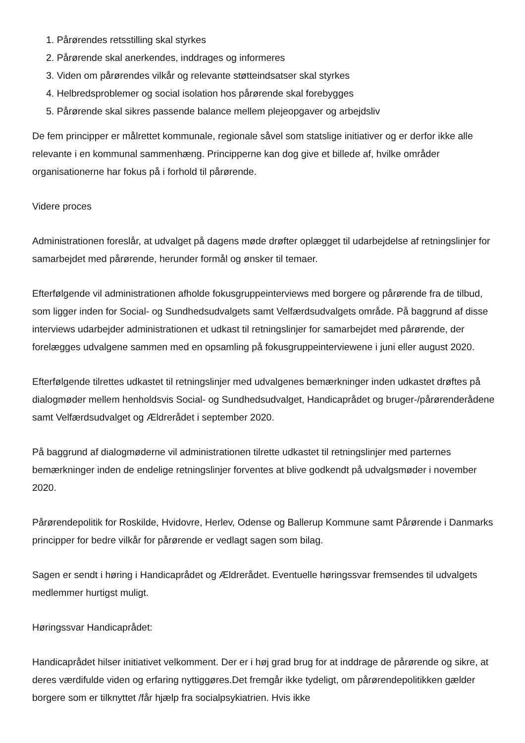1. Pårørendes retsstilling skal styrkes
2. Pårørende skal anerkendes, inddrages og informeres
3. Viden om pårørendes vilkår og relevante støtteindsatser skal styrkes
4. Helbredsproblemer og social isolation hos pårørende skal forebygges
5. Pårørende skal sikres passende balance mellem plejeopgaver og arbejdsliv
De fem principper er målrettet kommunale, regionale såvel som statslige initiativer og er derfor ikke alle relevante i en kommunal sammenhæng. Principperne kan dog give et billede af, hvilke områder organisationerne har fokus på i forhold til pårørende.
Videre proces
Administrationen foreslår, at udvalget på dagens møde drøfter oplægget til udarbejdelse af retningslinjer for samarbejdet med pårørende, herunder formål og ønsker til temaer.
Efterfølgende vil administrationen afholde fokusgruppeinterviews med borgere og pårørende fra de tilbud, som ligger inden for Social- og Sundhedsudvalgets samt Velfærdsudvalgets område. På baggrund af disse interviews udarbejder administrationen et udkast til retningslinjer for samarbejdet med pårørende, der forelægges udvalgene sammen med en opsamling på fokusgruppeinterviewene i juni eller august 2020.
Efterfølgende tilrettes udkastet til retningslinjer med udvalgenes bemærkninger inden udkastet drøftes på dialogmøder mellem henholdsvis Social- og Sundhedsudvalget, Handicaprådet og bruger-/pårørenderådene samt Velfærdsudvalget og Ældrerådet i september 2020.
På baggrund af dialogmøderne vil administrationen tilrette udkastet til retningslinjer med parternes bemærkninger inden de endelige retningslinjer forventes at blive godkendt på udvalgsmøder i november 2020.
Pårørendepolitik for Roskilde, Hvidovre, Herlev, Odense og Ballerup Kommune samt Pårørende i Danmarks principper for bedre vilkår for pårørende er vedlagt sagen som bilag.
Sagen er sendt i høring i Handicaprådet og Ældrerådet. Eventuelle høringssvar fremsendes til udvalgets medlemmer hurtigst muligt.
Høringssvar Handicaprådet:
Handicaprådet hilser initiativet velkomment. Der er i høj grad brug for at inddrage de pårørende og sikre, at deres værdifulde viden og erfaring nyttiggøres.Det fremgår ikke tydeligt, om pårørendepolitikken gælder borgere som er tilknyttet /får hjælp fra socialpsykiatrien. Hvis ikke